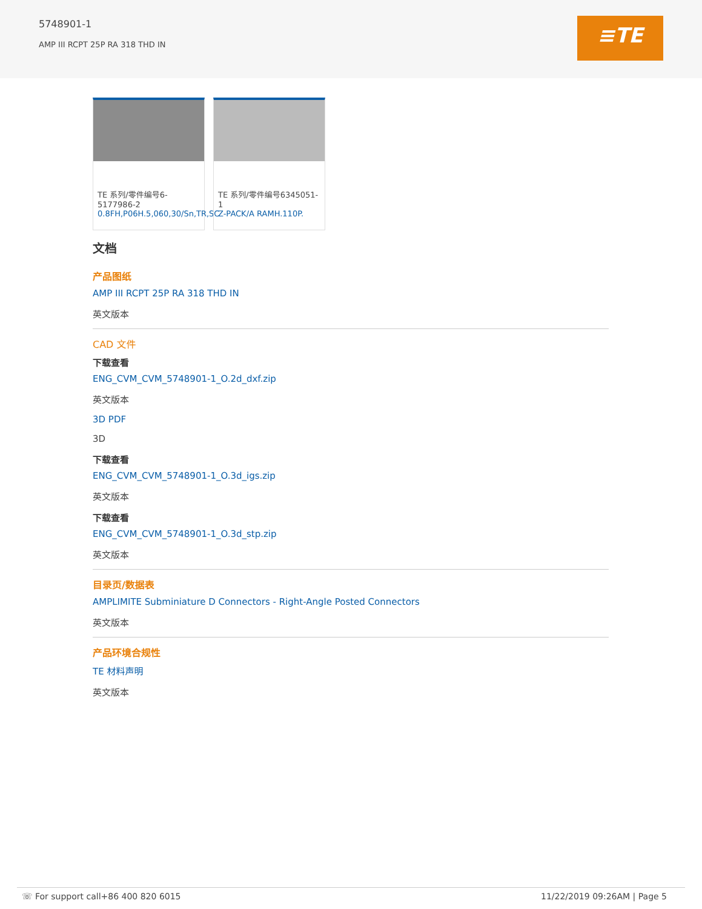5748901-1
AMP III RCPT 25P RA 318 THD IN
≡TE
TE 系列/零件编号6-5177986-2
0.8FH,P06H.5,060,30/Sn,TR,SC
TE 系列/零件编号6345051-1
Z-PACK/A RAMH.110P.
文档
产品图纸
AMP III RCPT 25P RA 318 THD IN
英文版本
CAD 文件
下载查看
ENG_CVM_CVM_5748901-1_O.2d_dxf.zip
英文版本
3D PDF
3D
下载查看
ENG_CVM_CVM_5748901-1_O.3d_igs.zip
英文版本
下载查看
ENG_CVM_CVM_5748901-1_O.3d_stp.zip
英文版本
目录页/数据表
AMPLIMITE Subminiature D Connectors - Right-Angle Posted Connectors
英文版本
产品环境合规性
TE 材料声明
英文版本
☏ For support call+86 400 820 6015 11/22/2019 09:26AM | Page 5